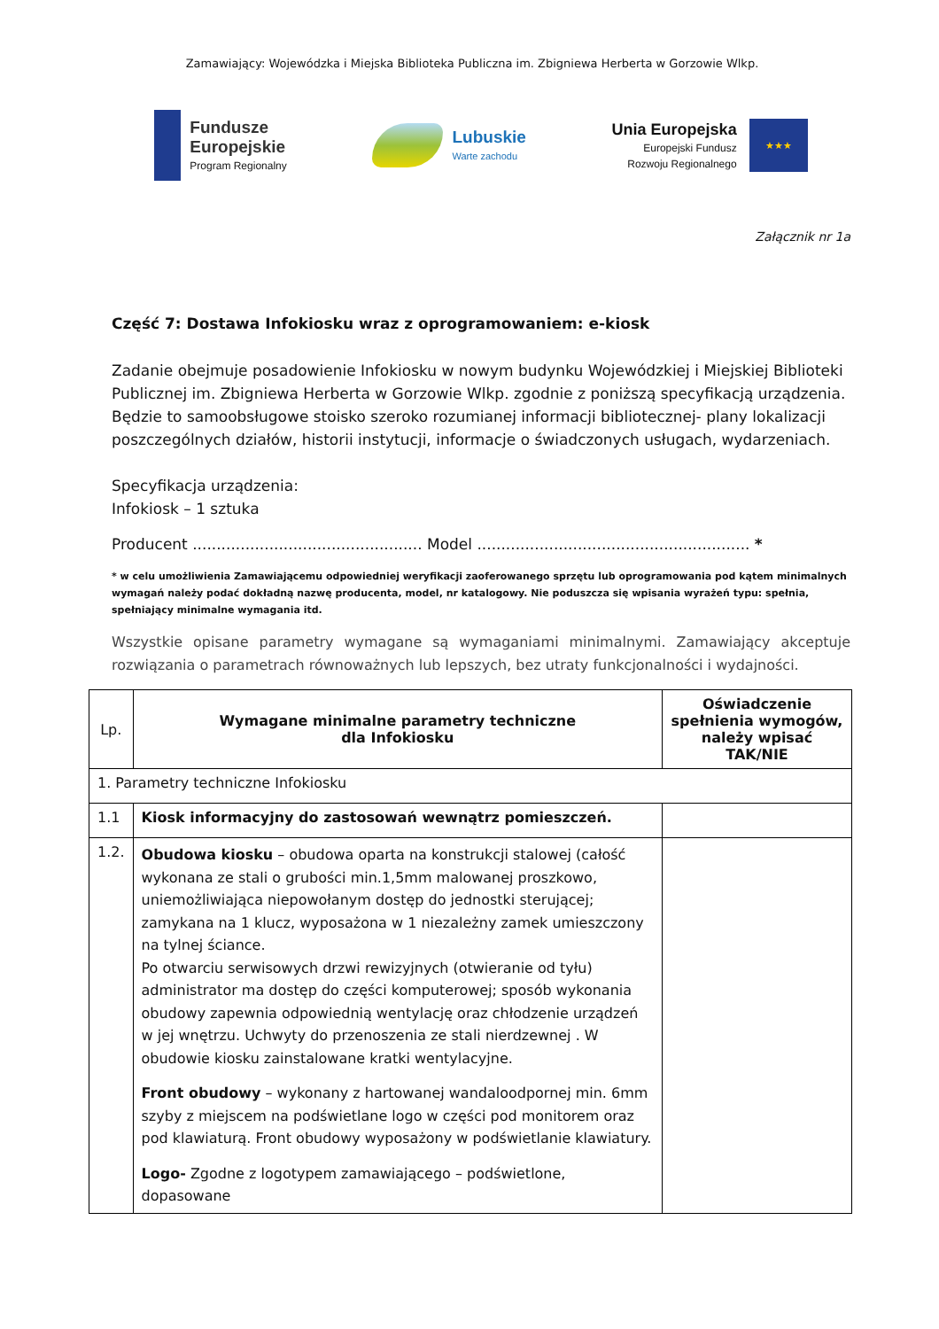Zamawiający: Wojewódzka i Miejska Biblioteka Publiczna im. Zbigniewa Herberta w Gorzowie Wlkp.
Fundusze
Europejskie
Program Regionalny
Lubuskie
Warte zachodu
Unia Europejska
Europejski Fundusz
Rozwoju Regionalnego
★★★
Załącznik nr 1a
Część 7: Dostawa Infokiosku wraz z oprogramowaniem: e-kiosk
Zadanie obejmuje posadowienie Infokiosku w nowym budynku Wojewódzkiej i Miejskiej Biblioteki Publicznej im. Zbigniewa Herberta w Gorzowie Wlkp. zgodnie z poniższą specyfikacją urządzenia. Będzie to samoobsługowe stoisko szeroko rozumianej informacji bibliotecznej- plany lokalizacji poszczególnych działów, historii instytucji, informacje o świadczonych usługach, wydarzeniach.
Specyfikacja urządzenia:
Infokiosk – 1 sztuka
Producent ................................................ Model ......................................................... *
* w celu umożliwienia Zamawiającemu odpowiedniej weryfikacji zaoferowanego sprzętu lub oprogramowania pod kątem minimalnych wymagań należy podać dokładną nazwę producenta, model, nr katalogowy. Nie poduszcza się wpisania wyrażeń typu: spełnia, spełniający minimalne wymagania itd.
Wszystkie opisane parametry wymagane są wymaganiami minimalnymi. Zamawiający akceptuje rozwiązania o parametrach równoważnych lub lepszych, bez utraty funkcjonalności i wydajności.
| Lp. | Wymagane minimalne parametry techniczne dla Infokiosku | Oświadczenie spełnienia wymogów, należy wpisać TAK/NIE |
| --- | --- | --- |
| 1. Parametry techniczne Infokiosku | | |
| 1.1 | Kiosk informacyjny do zastosowań wewnątrz pomieszczeń. | |
| 1.2. | Obudowa kiosku – obudowa oparta na konstrukcji stalowej (całość wykonana ze stali o grubości min.1,5mm malowanej proszkowo, uniemożliwiająca niepowołanym dostęp do jednostki sterującej; zamykana na 1 klucz, wyposażona w 1 niezależny zamek umieszczony na tylnej ściance. Po otwarciu serwisowych drzwi rewizyjnych (otwieranie od tyłu) administrator ma dostęp do części komputerowej; sposób wykonania obudowy zapewnia odpowiednią wentylację oraz chłodzenie urządzeń w jej wnętrzu. Uchwyty do przenoszenia ze stali nierdzewnej . W obudowie kiosku zainstalowane kratki wentylacyjne. Front obudowy – wykonany z hartowanej wandaloodpornej min. 6mm szyby z miejscem na podświetlane logo w części pod monitorem oraz pod klawiaturą. Front obudowy wyposażony w podświetlanie klawiatury. Logo- Zgodne z logotypem zamawiającego – podświetlone, dopasowane | |